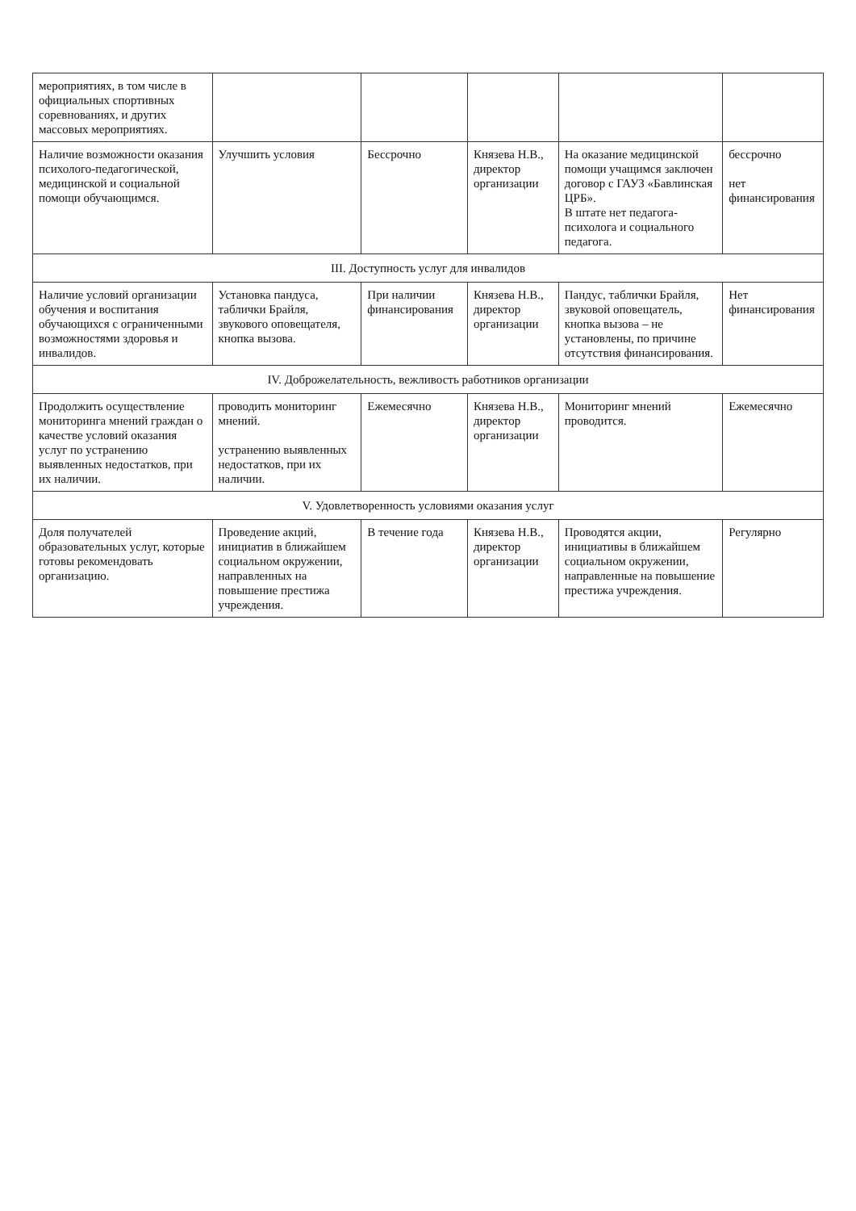| мероприятиях, в том числе в официальных спортивных соревнованиях, и других массовых мероприятиях. | | | | | |
| Наличие возможности оказания психолого-педагогической, медицинской и социальной помощи обучающимся. | Улучшить условия | Бессрочно | Князева Н.В., директор организации | На оказание медицинской помощи учащимся заключен договор с ГАУЗ «Бавлинская ЦРБ». В штате нет педагога-психолога и социального педагога. | бессрочно нет финансирования |
| III. Доступность услуг для инвалидов | | | | | |
| Наличие условий организации обучения и воспитания обучающихся с ограниченными возможностями здоровья и инвалидов. | Установка пандуса, таблички Брайля, звукового оповещателя, кнопка вызова. | При наличии финансирования | Князева Н.В., директор организации | Пандус, таблички Брайля, звуковой оповещатель, кнопка вызова – не установлены, по причине отсутствия финансирования. | Нет финансирования |
| IV. Доброжелательность, вежливость работников организации | | | | | |
| Продолжить осуществление мониторинга мнений граждан о качестве условий оказания услуг по устранению выявленных недостатков, при их наличии. | проводить мониторинг мнений. устранению выявленных недостатков, при их наличии. | Ежемесячно | Князева Н.В., директор организации | Мониторинг мнений проводится. | Ежемесячно |
| V. Удовлетворенность условиями оказания услуг | | | | | |
| Доля получателей образовательных услуг, которые готовы рекомендовать организацию. | Проведение акций, инициатив в ближайшем социальном окружении, направленных на повышение престижа учреждения. | В течение года | Князева Н.В., директор организации | Проводятся акции, инициативы в ближайшем социальном окружении, направленные на повышение престижа учреждения. | Регулярно |